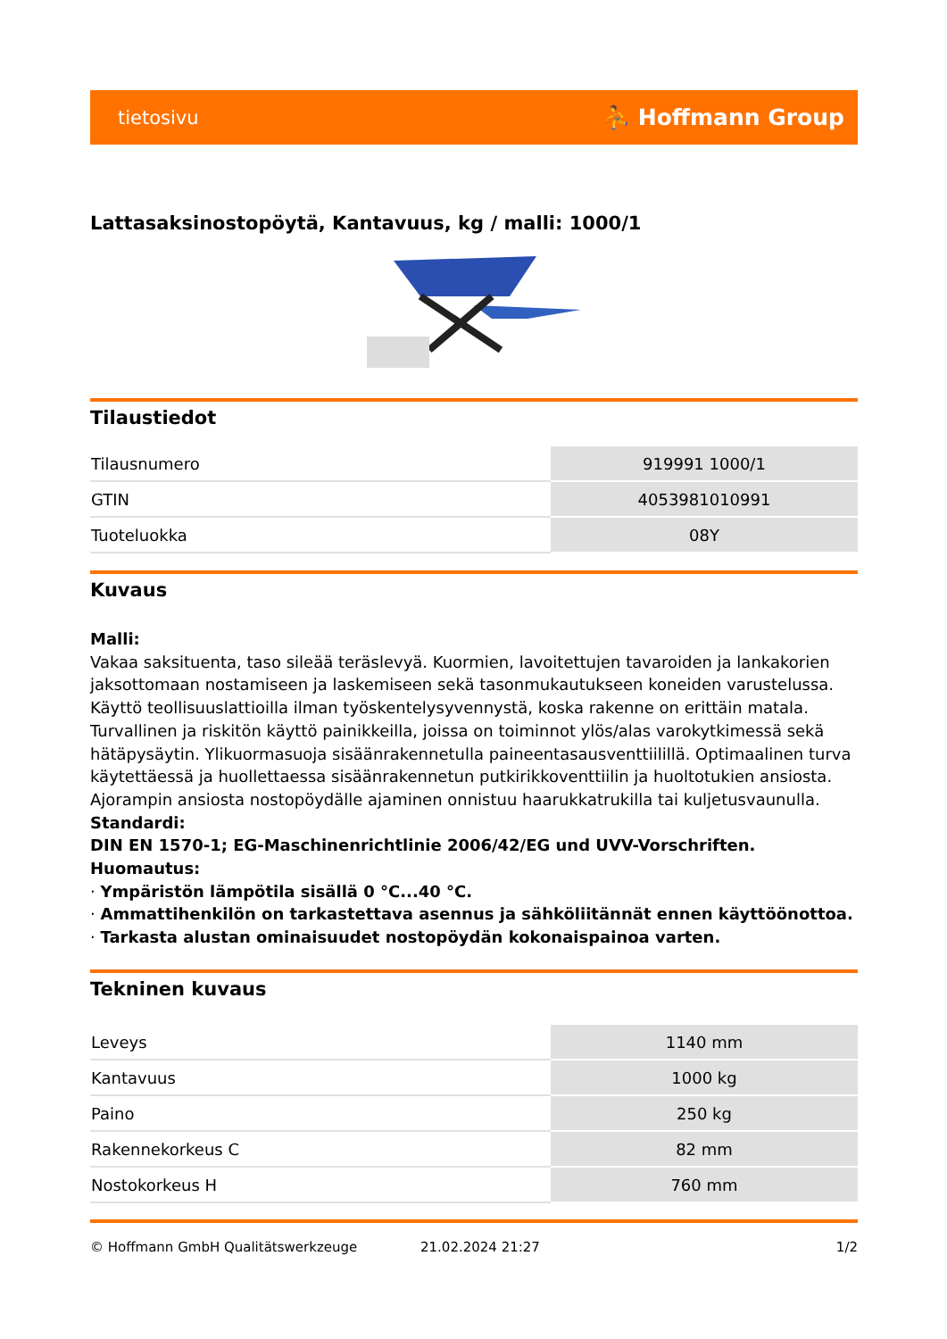tietosivu ⛹ Hoffmann Group
Lattasaksinostopöytä, Kantavuus, kg / malli: 1000/1
Tilaustiedot
| Tilausnumero | 919991 1000/1 |
| GTIN | 4053981010991 |
| Tuoteluokka | 08Y |
Kuvaus
Malli:
Vakaa saksituenta, taso sileää teräslevyä. Kuormien, lavoitettujen tavaroiden ja lankakorien jaksottomaan nostamiseen ja laskemiseen sekä tasonmukautukseen koneiden varustelussa. Käyttö teollisuuslattioilla ilman työskentelysyvennystä, koska rakenne on erittäin matala. Turvallinen ja riskitön käyttö painikkeilla, joissa on toiminnot ylös/alas varokytkimessä sekä hätäpysäytin. Ylikuormasuoja sisäänrakennetulla paineentasausventtiilillä. Optimaalinen turva käytettäessä ja huollettaessa sisäänrakennetun putkirikkoventtiilin ja huoltotukien ansiosta. Ajorampin ansiosta nostopöydälle ajaminen onnistuu haarukkatrukilla tai kuljetusvaunulla.
Standardi:
DIN EN 1570-1; EG-Maschinenrichtlinie 2006/42/EG und UVV-Vorschriften.
Huomautus:
· Ympäristön lämpötila sisällä 0 °C...40 °C.
· Ammattihenkilön on tarkastettava asennus ja sähköliitännät ennen käyttöönottoa.
· Tarkasta alustan ominaisuudet nostopöydän kokonaispainoa varten.
Tekninen kuvaus
| Leveys | 1140 mm |
| Kantavuus | 1000 kg |
| Paino | 250 kg |
| Rakennekorkeus C | 82 mm |
| Nostokorkeus H | 760 mm |
© Hoffmann GmbH Qualitätswerkzeuge 21.02.2024 21:27 1/2